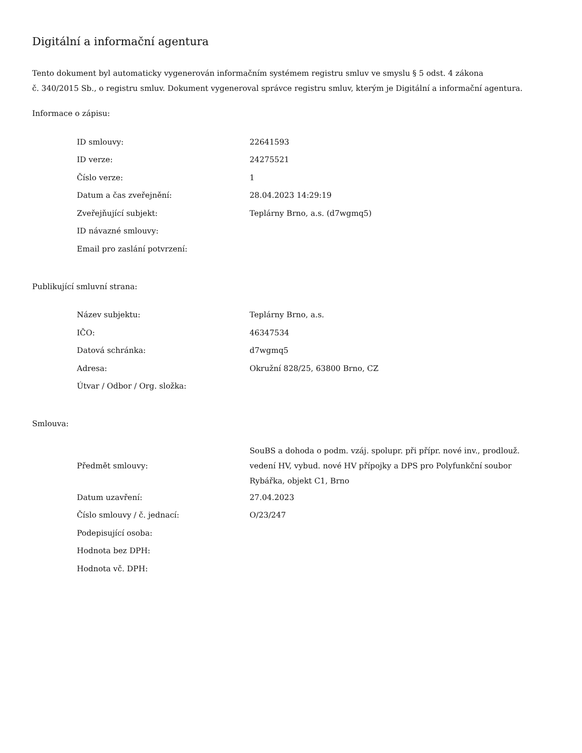Digitální a informační agentura
Tento dokument byl automaticky vygenerován informačním systémem registru smluv ve smyslu § 5 odst. 4 zákona
č. 340/2015 Sb., o registru smluv. Dokument vygeneroval správce registru smluv, kterým je Digitální a informační agentura.
Informace o zápisu:
| ID smlouvy: | 22641593 |
| ID verze: | 24275521 |
| Číslo verze: | 1 |
| Datum a čas zveřejnění: | 28.04.2023 14:29:19 |
| Zveřejňující subjekt: | Teplárny Brno, a.s. (d7wgmq5) |
| ID návazné smlouvy: | |
| Email pro zaslání potvrzení: | |
Publikující smluvní strana:
| Název subjektu: | Teplárny Brno, a.s. |
| IČO: | 46347534 |
| Datová schránka: | d7wgmq5 |
| Adresa: | Okružní 828/25, 63800 Brno, CZ |
| Útvar / Odbor / Org. složka: | |
Smlouva:
| Předmět smlouvy: | SouBS a dohoda o podm. vzáj. spolupr. při přípr. nové inv., prodlouž. vedení HV, vybud. nové HV přípojky a DPS pro Polyfunkční soubor Rybářka, objekt C1, Brno |
| Datum uzavření: | 27.04.2023 |
| Číslo smlouvy / č. jednací: | O/23/247 |
| Podepisující osoba: | |
| Hodnota bez DPH: | |
| Hodnota vč. DPH: | |